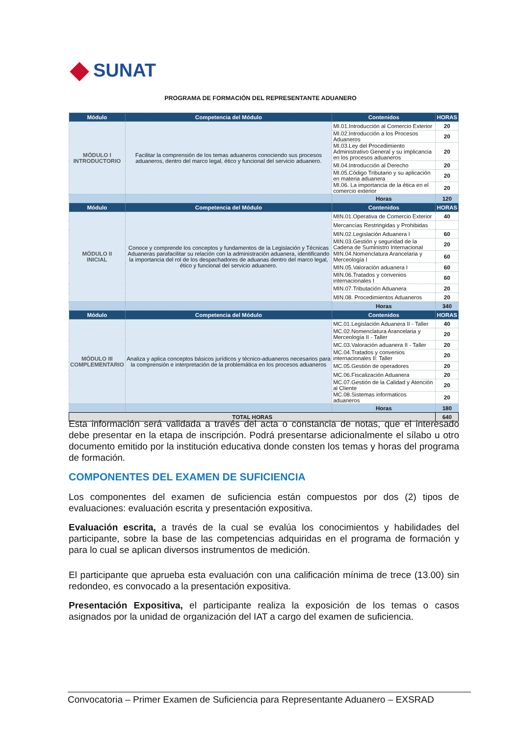SUNAT
PROGRAMA DE FORMACIÓN DEL REPRESENTANTE ADUANERO
| Módulo | Competencia del Módulo | Contenidos | HORAS |
| --- | --- | --- | --- |
| MÓDULO I INTRODUCTORIO | Facilitar la comprensión de los temas aduaneros conociendo sus procesos aduaneros, dentro del marco legal, ético y funcional del servicio aduanero. | MI.01.Introducción al Comercio Exterior | 20 |
| | | MI.02.Introducción a los Procesos Aduaneros | 20 |
| | | MI.03.Ley del Procedimiento Administrativo General y su implicancia en los procesos aduaneros | 20 |
| | | MI.04.Introducción al Derecho | 20 |
| | | MI.05.Código Tributario y su aplicación en materia aduanera | 20 |
| | | MI.06. La importancia de la ética en el comercio exterior | 20 |
| | | Horas | 120 |
| Módulo | Competencia del Módulo | Contenidos | HORAS |
| MÓDULO II INICIAL | Conoce y comprende los conceptos y fundamentos de la Legislación y Técnicas Aduaneras parafacilitar su relación con la administración aduanera, identificando la importancia del rol de los despachadores de aduanas dentro del marco legal, ético y funcional del servicio aduanero. | MIN.01.Operativa de Comercio Exterior | 40 |
| | | Mercancías Restringidas y Prohibidas | |
| | | MIN.02.Legislación Aduanera I | 60 |
| | | MIN.03.Gestión y seguridad de la Cadena de Suministro Internacional | 20 |
| | | MIN.04.Nomenclatura Arancelaria y Merceología I | 60 |
| | | MIN.05.Valoración aduanera I | 60 |
| | | MIN.06.Tratados y convenios internacionales I | 60 |
| | | MIN.07.Tributación Aduanera | 20 |
| | | MIN.08. Procedimientos Aduaneros | 20 |
| | | Horas | 340 |
| Módulo | Competencia del Módulo | Contenidos | HORAS |
| MÓDULO III COMPLEMENTARIO | Analiza y aplica conceptos básicos jurídicos y técnico-aduaneros necesarios para la comprensión e interpretación de la problemática en los procesos aduaneros | MC.01.Legislación Aduanera II - Taller | 40 |
| | | MC.02.Nomenclatura Arancelaria y Merceología II - Taller | 20 |
| | | MC.03.Valoración aduanera II - Taller | 20 |
| | | MC.04.Tratados y convenios internacionales II: Taller | 20 |
| | | MC.05.Gestión de operadores | 20 |
| | | MC.06.Fiscalización Aduanera | 20 |
| | | MC.07.Gestión de la Calidad y Atención al Cliente | 20 |
| | | MC.08.Sistemas informaticos aduaneros | 20 |
| | | Horas | 180 |
| TOTAL HORAS | | | 640 |
Esta información será validada a través del acta o constancia de notas, que el interesado debe presentar en la etapa de inscripción. Podrá presentarse adicionalmente el sílabo u otro documento emitido por la institución educativa donde consten los temas y horas del programa de formación.
COMPONENTES DEL EXAMEN DE SUFICIENCIA
Los componentes del examen de suficiencia están compuestos por dos (2) tipos de evaluaciones: evaluación escrita y presentación expositiva.
Evaluación escrita, a través de la cual se evalúa los conocimientos y habilidades del participante, sobre la base de las competencias adquiridas en el programa de formación y para lo cual se aplican diversos instrumentos de medición.
El participante que aprueba esta evaluación con una calificación mínima de trece (13.00) sin redondeo, es convocado a la presentación expositiva.
Presentación Expositiva, el participante realiza la exposición de los temas o casos asignados por la unidad de organización del IAT a cargo del examen de suficiencia.
Convocatoria – Primer Examen de Suficiencia para Representante Aduanero – EXSRAD